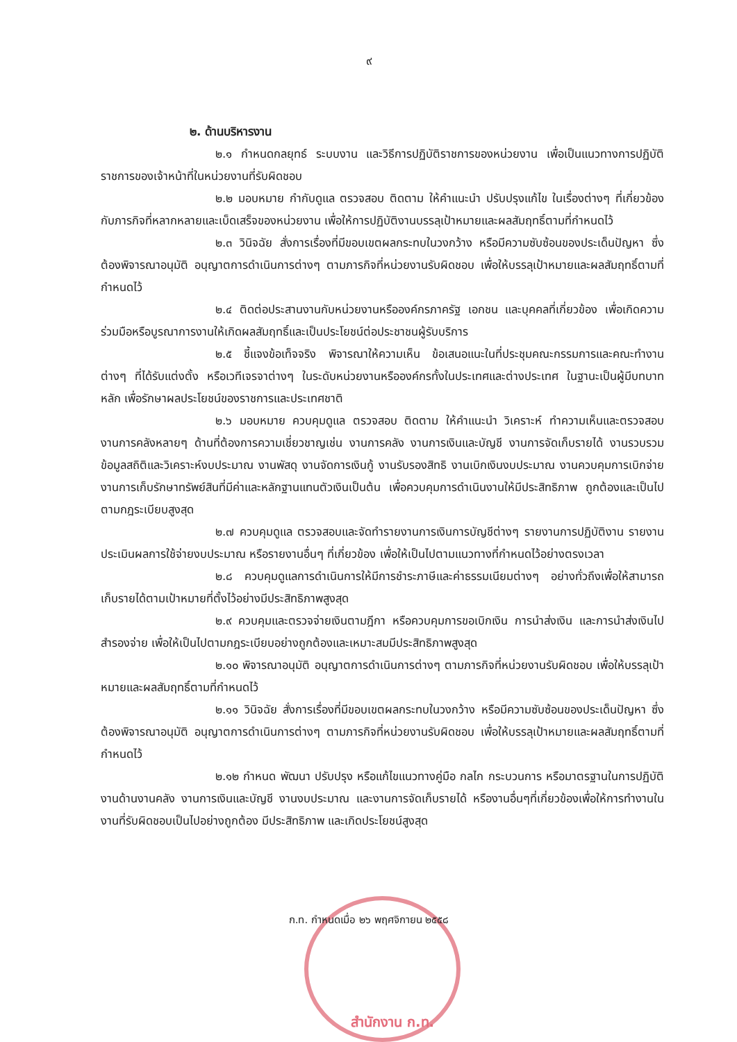๙
๒. ด้านบริหารงาน
๒.๑ กำหนดกลยุทธ์ ระบบงาน และวิธีการปฏิบัติราชการของหน่วยงาน เพื่อเป็นแนวทางการปฏิบัติราชการของเจ้าหน้าที่ในหน่วยงานที่รับผิดชอบ
๒.๒ มอบหมาย กำกับดูแล ตรวจสอบ ติดตาม ให้คำแนะนำ ปรับปรุงแก้ไข ในเรื่องต่างๆ ที่เกี่ยวข้องกับภารกิจที่หลากหลายและเบ็ดเสร็จของหน่วยงาน เพื่อให้การปฏิบัติงานบรรลุเป้าหมายและผลสัมฤทธิ์ตามที่กำหนดไว้
๒.๓ วินิจฉัย สั่งการเรื่องที่มีขอบเขตผลกระทบในวงกว้าง หรือมีความซับซ้อนของประเด็นปัญหา ซึ่งต้องพิจารณาอนุมัติ อนุญาตการดำเนินการต่างๆ ตามภารกิจที่หน่วยงานรับผิดชอบ เพื่อให้บรรลุเป้าหมายและผลสัมฤทธิ์ตามที่กำหนดไว้
๒.๔ ติดต่อประสานงานกับหน่วยงานหรือองค์กรภาครัฐ เอกชน และบุคคลที่เกี่ยวข้อง เพื่อเกิดความร่วมมือหรือบูรณาการงานให้เกิดผลสัมฤทธิ์และเป็นประโยชน์ต่อประชาชนผู้รับบริการ
๒.๕ ชี้แจงข้อเท็จจริง พิจารณาให้ความเห็น ข้อเสนอแนะในที่ประชุมคณะกรรมการและคณะทำงานต่างๆ ที่ได้รับแต่งตั้ง หรือเวทีเจรจาต่างๆ ในระดับหน่วยงานหรือองค์กรทั้งในประเทศและต่างประเทศ ในฐานะเป็นผู้มีบทบาทหลัก เพื่อรักษาผลประโยชน์ของราชการและประเทศชาติ
๒.๖ มอบหมาย ควบคุมดูแล ตรวจสอบ ติดตาม ให้คำแนะนำ วิเคราะห์ ทำความเห็นและตรวจสอบงานการคลังหลายๆ ด้านที่ต้องการความเชี่ยวชาญเช่น งานการคลัง งานการเงินและบัญชี งานการจัดเก็บรายได้ งานรวบรวมข้อมูลสถิติและวิเคราะห์งบประมาณ งานพัสดุ งานจัดการเงินกู้ งานรับรองสิทธิ งานเบิกเงินงบประมาณ งานควบคุมการเบิกจ่าย งานการเก็บรักษาทรัพย์สินที่มีค่าและหลักฐานแทนตัวเงินเป็นต้น เพื่อควบคุมการดำเนินงานให้มีประสิทธิภาพ ถูกต้องและเป็นไปตามกฎระเบียบสูงสุด
๒.๗ ควบคุมดูแล ตรวจสอบและจัดทำรายงานการเงินการบัญชีต่างๆ รายงานการปฏิบัติงาน รายงานประเมินผลการใช้จ่ายงบประมาณ หรือรายงานอื่นๆ ที่เกี่ยวข้อง เพื่อให้เป็นไปตามแนวทางที่กำหนดไว้อย่างตรงเวลา
๒.๘ ควบคุมดูแลการดำเนินการให้มีการชำระภาษีและค่าธรรมเนียมต่างๆ อย่างทั่วถึงเพื่อให้สามารถเก็บรายได้ตามเป้าหมายที่ตั้งไว้อย่างมีประสิทธิภาพสูงสุด
๒.๙ ควบคุมและตรวจจ่ายเงินตามฎีกา หรือควบคุมการขอเบิกเงิน การนำส่งเงิน และการนำส่งเงินไปสำรองจ่าย เพื่อให้เป็นไปตามกฎระเบียบอย่างถูกต้องและเหมาะสมมีประสิทธิภาพสูงสุด
๒.๑๐ พิจารณาอนุมัติ อนุญาตการดำเนินการต่างๆ ตามภารกิจที่หน่วยงานรับผิดชอบ เพื่อให้บรรลุเป้าหมายและผลสัมฤทธิ์ตามที่กำหนดไว้
๒.๑๑ วินิจฉัย สั่งการเรื่องที่มีขอบเขตผลกระทบในวงกว้าง หรือมีความซับซ้อนของประเด็นปัญหา ซึ่งต้องพิจารณาอนุมัติ อนุญาตการดำเนินการต่างๆ ตามภารกิจที่หน่วยงานรับผิดชอบ เพื่อให้บรรลุเป้าหมายและผลสัมฤทธิ์ตามที่กำหนดไว้
๒.๑๒ กำหนด พัฒนา ปรับปรุง หรือแก้ไขแนวทางคู่มือ กลไก กระบวนการ หรือมาตรฐานในการปฏิบัติงานด้านงานคลัง งานการเงินและบัญชี งานงบประมาณ และงานการจัดเก็บรายได้ หรืองานอื่นๆที่เกี่ยวข้องเพื่อให้การทำงานในงานที่รับผิดชอบเป็นไปอย่างถูกต้อง มีประสิทธิภาพ และเกิดประโยชน์สูงสุด
ก.ท. กำหนดเมื่อ ๒๖ พฤศจิกายน ๒๕๕๘
สำนักงาน ก.ท.